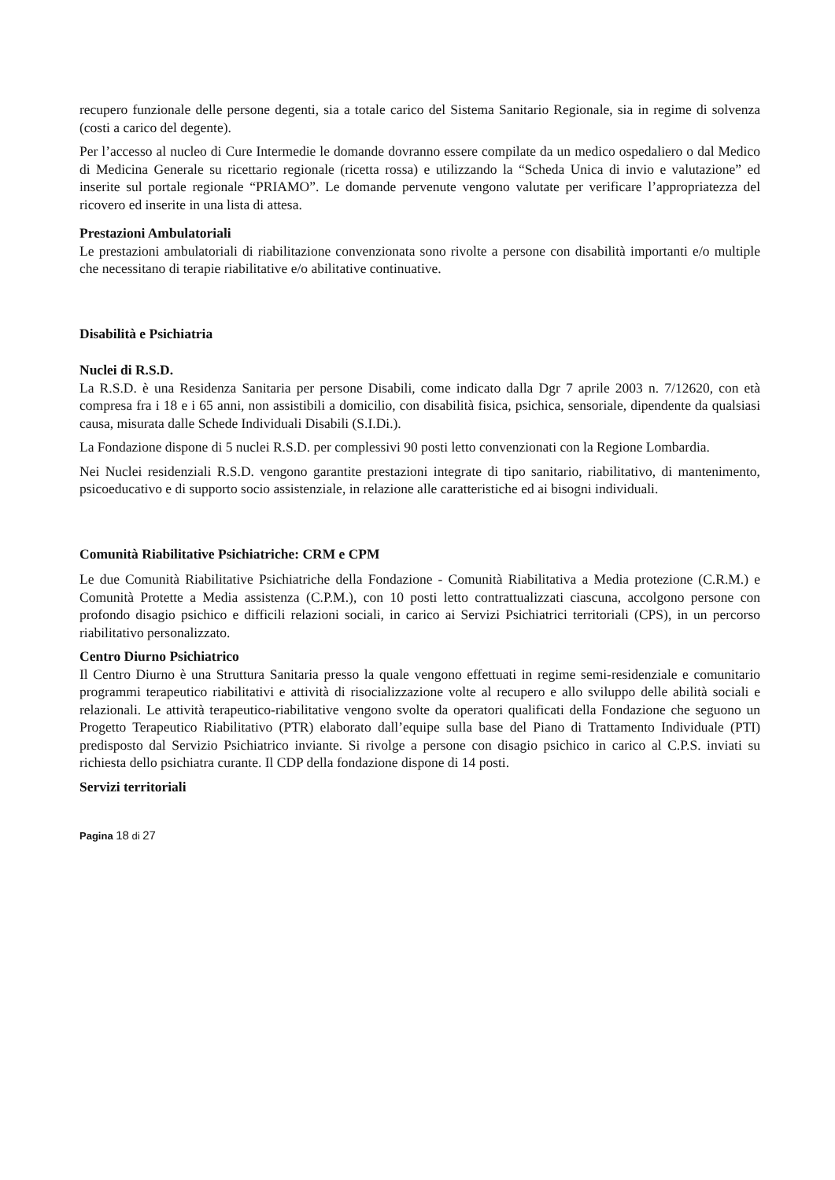recupero funzionale delle persone degenti, sia a totale carico del Sistema Sanitario Regionale, sia in regime di solvenza (costi a carico del degente).
Per l’accesso al nucleo di Cure Intermedie le domande dovranno essere compilate da un medico ospedaliero o dal Medico di Medicina Generale su ricettario regionale (ricetta rossa) e utilizzando la “Scheda Unica di invio e valutazione” ed inserite sul portale regionale “PRIAMO”. Le domande pervenute vengono valutate per verificare l’appropriatezza del ricovero ed inserite in una lista di attesa.
Prestazioni Ambulatoriali
Le prestazioni ambulatoriali di riabilitazione convenzionata sono rivolte a persone con disabilità importanti e/o multiple che necessitano di terapie riabilitative e/o abilitative continuative.
Disabilità e Psichiatria
Nuclei di R.S.D.
La R.S.D. è una Residenza Sanitaria per persone Disabili, come indicato dalla Dgr 7 aprile 2003 n. 7/12620, con età compresa fra i 18 e i 65 anni, non assistibili a domicilio, con disabilità fisica, psichica, sensoriale, dipendente da qualsiasi causa, misurata dalle Schede Individuali Disabili (S.I.Di.).
La Fondazione dispone di 5 nuclei R.S.D. per complessivi 90 posti letto convenzionati con la Regione Lombardia.
Nei Nuclei residenziali R.S.D. vengono garantite prestazioni integrate di tipo sanitario, riabilitativo, di mantenimento, psicoeducativo e di supporto socio assistenziale, in relazione alle caratteristiche ed ai bisogni individuali.
Comunità Riabilitative Psichiatriche: CRM e CPM
Le due Comunità Riabilitative Psichiatriche della Fondazione - Comunità Riabilitativa a Media protezione (C.R.M.) e Comunità Protette a Media assistenza (C.P.M.), con 10 posti letto contrattualizzati ciascuna, accolgono persone con profondo disagio psichico e difficili relazioni sociali, in carico ai Servizi Psichiatrici territoriali (CPS), in un percorso riabilitativo personalizzato.
Centro Diurno Psichiatrico
Il Centro Diurno è una Struttura Sanitaria presso la quale vengono effettuati in regime semi-residenziale e comunitario programmi terapeutico riabilitativi e attività di risocializzazione volte al recupero e allo sviluppo delle abilità sociali e relazionali. Le attività terapeutico-riabilitative vengono svolte da operatori qualificati della Fondazione che seguono un Progetto Terapeutico Riabilitativo (PTR) elaborato dall’equipe sulla base del Piano di Trattamento Individuale (PTI) predisposto dal Servizio Psichiatrico inviante. Si rivolge a persone con disagio psichico in carico al C.P.S. inviati su richiesta dello psichiatra curante. Il CDP della fondazione dispone di 14 posti.
Servizi territoriali
Pagina 18 di 27